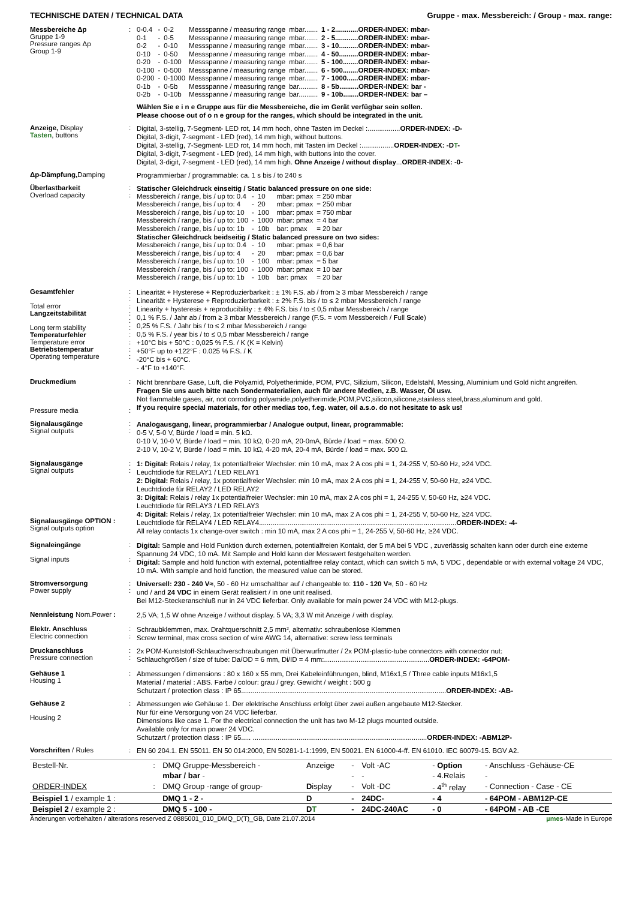TECHNISCHE DATEN / TECHNICAL DATA Gruppe - max. Messbereich: / Group - max. range:
Messbereiche Δp
Gruppe 1-9
Pressure ranges Δp
Group 1-9
:
| 0-0.4 | - | 0-2 | Messspanne / measuring range | mbar....... | 1 - 2............ORDER-INDEX: mbar- |
| 0-1 | - | 0-5 | Messspanne / measuring range | mbar....... | 2 - 5............ORDER-INDEX: mbar- |
| 0-2 | - | 0-10 | Messspanne / measuring range | mbar....... | 3 - 10..........ORDER-INDEX: mbar- |
| 0-10 | - | 0-50 | Messspanne / measuring range | mbar....... | 4 - 50..........ORDER-INDEX: mbar- |
| 0-20 | - | 0-100 | Messspanne / measuring range | mbar....... | 5 - 100........ORDER-INDEX: mbar- |
| 0-100 | - | 0-500 | Messspanne / measuring range | mbar....... | 6 - 500........ORDER-INDEX: mbar- |
| 0-200 | - | 0-1000 | Messspanne / measuring range | mbar....... | 7 - 1000......ORDER-INDEX: mbar- |
| 0-1b | - | 0-5b | Messspanne / measuring range | bar.......... | 8 - 5b..........ORDER-INDEX: bar - |
| 0-2b | - | 0-10b | Messspanne / measuring range | bar.......... | 9 - 10b........ORDER-INDEX: bar – |
Wählen Sie e i n e Gruppe aus für die Messbereiche, die im Gerät verfügbar sein sollen.
Please choose out of o n e group for the ranges, which should be integrated in the unit.
Anzeige, Display
Tasten, buttons
:
Digital, 3-stellig, 7-Segment- LED rot, 14 mm hoch, ohne Tasten im Deckel :.................ORDER-INDEX: -D-
Digital, 3-digit, 7-segment - LED (red), 14 mm high, without buttons.
Digital, 3-stellig, 7-Segment- LED rot, 14 mm hoch, mit Tasten im Deckel :.................ORDER-INDEX: -DT-
Digital, 3-digit, 7-segment - LED (red), 14 mm high, with buttons into the cover.
Digital, 3-digit, 7-segment - LED (red), 14 mm high. Ohne Anzeige / without display...ORDER-INDEX: -0-
Δp-Dämpfung, Damping
Programmierbar / programmable: ca. 1 s bis / to 240 s
Überlastbarkeit
Overload capacity
:
:
Statischer Gleichdruck einseitig / Static balanced pressure on one side:
| Messbereich / range, bis / up to: 0.4 | - | 10 | mbar: pmax | = 250 mbar |
| Messbereich / range, bis / up to: 4 | - | 20 | mbar: pmax | = 250 mbar |
| Messbereich / range, bis / up to: 10 | - | 100 | mbar: pmax | = 750 mbar |
| Messbereich / range, bis / up to: 100 | - | 1000 | mbar: pmax | = 4 bar |
| Messbereich / range, bis / up to: 1b | - | 10b | bar: pmax | = 20 bar |
Statischer Gleichdruck beidseitig / Static balanced pressure on two sides:
| Messbereich / range, bis / up to: 0.4 | - | 10 | mbar: pmax | = 0,6 bar |
| Messbereich / range, bis / up to: 4 | - | 20 | mbar: pmax | = 0,6 bar |
| Messbereich / range, bis / up to: 10 | - | 100 | mbar: pmax | = 5 bar |
| Messbereich / range, bis / up to: 100 | - | 1000 | mbar: pmax | = 10 bar |
| Messbereich / range, bis / up to: 1b | - | 10b | bar: pmax | = 20 bar |
Gesamtfehler
Total error
Langzeitstabilität
Long term stability
Temperaturfehler
Temperature error
Betriebstemperatur
Operating temperature
:
:
:
:
:
:
:
:
:
:
Linearität + Hysterese + Reproduzierbarkeit : ± 1% F.S. ab / from ≥ 3 mbar Messbereich / range
Linearität + Hysterese + Reproduzierbarkeit : ± 2% F.S. bis / to ≤ 2 mbar Messbereich / range
Linearity + hysteresis + reproducibility : ± 4% F.S. bis / to ≤ 0,5 mbar Messbereich / range
0,1 % F.S. / Jahr ab / from ≥ 3 mbar Messbereich / range (F.S. = vom Messbereich / Full Scale)
0,25 % F.S. / Jahr bis / to ≤ 2 mbar Messbereich / range
0,5 % F.S. / year bis / to ≤ 0,5 mbar Messbereich / range
+10°C bis + 50°C : 0,025 % F.S. / K (K = Kelvin)
+50°F up to +122°F : 0.025 % F.S. / K
-20°C bis + 60°C.
- 4°F to +140°F.
Druckmedium
Pressure media
:
:
Nicht brennbare Gase, Luft, die Polyamid, Polyetherimide, POM, PVC, Silizium, Silicon, Edelstahl, Messing, Aluminium und Gold nicht angreifen.
Fragen Sie uns auch bitte nach Sondermaterialien, auch für andere Medien, z.B. Wasser, Öl usw.
Not flammable gases, air, not corroding polyamide,polyetherimide,POM,PVC,silicon,silicone,stainless steel,brass,aluminum and gold.
If you require special materials, for other medias too, f.eg. water, oil a.s.o. do not hesitate to ask us!
Signalausgänge
Signal outputs
:
:
Analogausgang, linear, programmierbar / Analogue output, linear, programmable:
0-5 V, 5-0 V, Bürde / load = min. 5 kΩ.
0-10 V, 10-0 V, Bürde / load = min. 10 kΩ, 0-20 mA, 20-0mA, Bürde / load = max. 500 Ω.
2-10 V, 10-2 V, Bürde / load = min. 10 kΩ, 4-20 mA, 20-4 mA, Bürde / load = max. 500 Ω.
Signalausgänge
Signal outputs
Signalausgänge OPTION :
Signal outputs option
:
:
1: Digital: Relais / relay, 1x potentialfreier Wechsler: min 10 mA, max 2 A cos phi = 1, 24-255 V, 50-60 Hz, ≥24 VDC.
Leuchtdiode für RELAY1 / LED RELAY1
2: Digital: Relais / relay, 1x potentialfreier Wechsler: min 10 mA, max 2 A cos phi = 1, 24-255 V, 50-60 Hz, ≥24 VDC.
Leuchtdiode für RELAY2 / LED RELAY2
3: Digital: Relais / relay 1x potentialfreier Wechsler: min 10 mA, max 2 A cos phi = 1, 24-255 V, 50-60 Hz, ≥24 VDC.
Leuchtdiode für RELAY3 / LED RELAY3
4: Digital: Relais / relay, 1x potentialfreier Wechsler: min 10 mA, max 2 A cos phi = 1, 24-255 V, 50-60 Hz, ≥24 VDC.
Leuchtdiode für RELAY4 / LED RELAY4.......................................................................................................ORDER-INDEX: -4-
All relay contacts 1x change-over switch : min 10 mA, max 2 A cos phi = 1, 24-255 V, 50-60 Hz, ≥24 VDC.
Signaleingänge
Signal inputs
:
:
Digital: Sample and Hold Funktion durch externen, potentialfreien Kontakt, der 5 mA bei 5 VDC , zuverlässig schalten kann oder durch eine externe Spannung 24 VDC, 10 mA. Mit Sample and Hold kann der Messwert festgehalten werden.
Digital: Sample and hold function with external, potentialfree relay contact, which can switch 5 mA, 5 VDC , dependable or with external voltage 24 VDC, 10 mA. With sample and hold function, the measured value can be stored.
Stromversorgung
Power supply
:
:
Universell: 230 - 240 V≈, 50 - 60 Hz umschaltbar auf / changeable to: 110 - 120 V≈, 50 - 60 Hz
und / and 24 VDC in einem Gerät realisiert / in one unit realised.
Bei M12-Steckeranschluß nur in 24 VDC lieferbar. Only available for main power 24 VDC with M12-plugs.
Nennleistung Nom.Power :
2,5 VA; 1,5 W ohne Anzeige / without display. 5 VA; 3,3 W mit Anzeige / with display.
Elektr. Anschluss
Electric connection
:
:
Schraubklemmen, max. Drahtquerschnitt 2,5 mm², alternativ: schraubenlose Klemmen
Screw terminal, max cross section of wire AWG 14, alternative: screw less terminals
Druckanschluss
Pressure connection
:
:
2x POM-Kunststoff-Schlauchverschraubungen mit Überwurfmutter / 2x POM-plastic-tube connectors with connector nut:
Schlauchgrößen / size of tube: Da/OD = 6 mm, Di/ID = 4 mm:.......................................................ORDER-INDEX: -64POM-
Gehäuse 1
Housing 1
:
Abmessungen / dimensions : 80 x 160 x 55 mm, Drei Kabeleinführungen, blind, M16x1,5 / Three cable inputs M16x1,5
Material / material : ABS. Farbe / colour: grau / grey. Gewicht / weight : 500 g
Schutzart / protection class : IP 65...........................................................................................................ORDER-INDEX: -AB-
Gehäuse 2
Housing 2
:
Abmessungen wie Gehäuse 1. Der elektrische Anschluss erfolgt über zwei außen angebaute M12-Stecker.
Nur für eine Versorgung von 24 VDC lieferbar.
Dimensions like case 1. For the electrical connection the unit has two M-12 plugs mounted outside.
Available only for main power 24 VDC.
Schutzart / protection class : IP 65..... ...........................................................................................ORDER-INDEX: -ABM12P-
Vorschriften / Rules :
EN 60 204.1. EN 55011. EN 50 014:2000, EN 50281-1-1:1999, EN 50021. EN 61000-4-ff. EN 61010. IEC 60079-15. BGV A2.
| Bestell-Nr. | : | DMQ Gruppe-Messbereich - | Anzeige | - | Volt -AC | - Option | - Anschluss -Gehäuse-CE |
| | | mbar / bar - | | - | - | - 4.Relais | - |
| ORDER-INDEX | : | DMQ Group -range of group- | D isplay | - | Volt -DC | - 4<sup>th</sup> relay | - Connection - Case - CE |
| Beispiel 1 / example 1 : | | DMQ 1 - 2 - | D | - | 24DC- | - 4 | - 64POM - ABM12P-CE |
| Beispiel 2 / example 2 : | | DMQ 5 - 100 - | D T | - | 24DC-240AC | - 0 | - 64POM - AB -CE |
Änderungen vorbehalten / alterations reserved Z 0885001_010_DMQ_D(T)_GB, Date 21.07.2014 µmes-Made in Europe